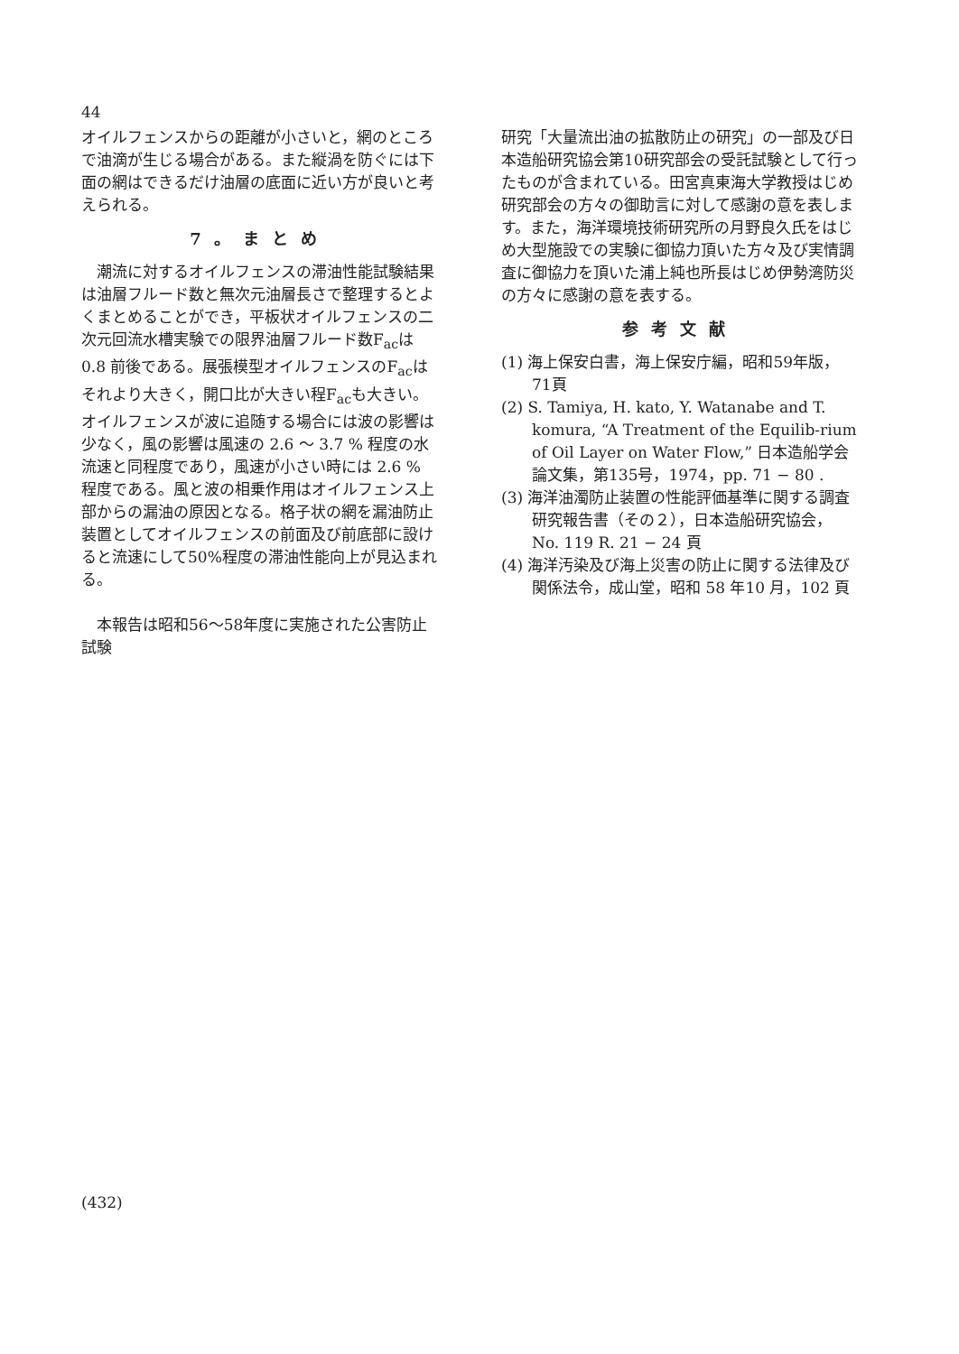44
オイルフェンスからの距離が小さいと，網のところで油滴が生じる場合がある。また縦渦を防ぐには下面の網はできるだけ油層の底面に近い方が良いと考えられる。
7。まとめ
潮流に対するオイルフェンスの滞油性能試験結果は油層フルード数と無次元油層長さで整理するとよくまとめることができ，平板状オイルフェンスの二次元回流水槽実験での限界油層フルード数F<sub>ac</sub>は 0.8 前後である。展張模型オイルフェンスのF<sub>ac</sub>はそれより大きく，開口比が大きい程F<sub>ac</sub>も大きい。オイルフェンスが波に追随する場合には波の影響は少なく，風の影響は風速の 2.6 ～ 3.7 % 程度の水流速と同程度であり，風速が小さい時には 2.6 % 程度である。風と波の相乗作用はオイルフェンス上部からの漏油の原因となる。格子状の網を漏油防止装置としてオイルフェンスの前面及び前底部に設けると流速にして50%程度の滞油性能向上が見込まれる。
本報告は昭和56～58年度に実施された公害防止試験
研究「大量流出油の拡散防止の研究」の一部及び日本造船研究協会第10研究部会の受託試験として行ったものが含まれている。田宮真東海大学教授はじめ研究部会の方々の御助言に対して感謝の意を表します。また，海洋環境技術研究所の月野良久氏をはじめ大型施設での実験に御協力頂いた方々及び実情調査に御協力を頂いた浦上純也所長はじめ伊勢湾防災の方々に感謝の意を表する。
参考文献
(1) 海上保安白書，海上保安庁編，昭和59年版，71頁
(2) S. Tamiya, H. kato, Y. Watanabe and T. komura, “A Treatment of the Equilib-rium of Oil Layer on Water Flow,” 日本造船学会論文集，第135号，1974，pp. 71 − 80 .
(3) 海洋油濁防止装置の性能評価基準に関する調査研究報告書（その２），日本造船研究協会，No. 119 R. 21 − 24 頁
(4) 海洋汚染及び海上災害の防止に関する法律及び関係法令，成山堂，昭和 58 年10 月，102 頁
(432)